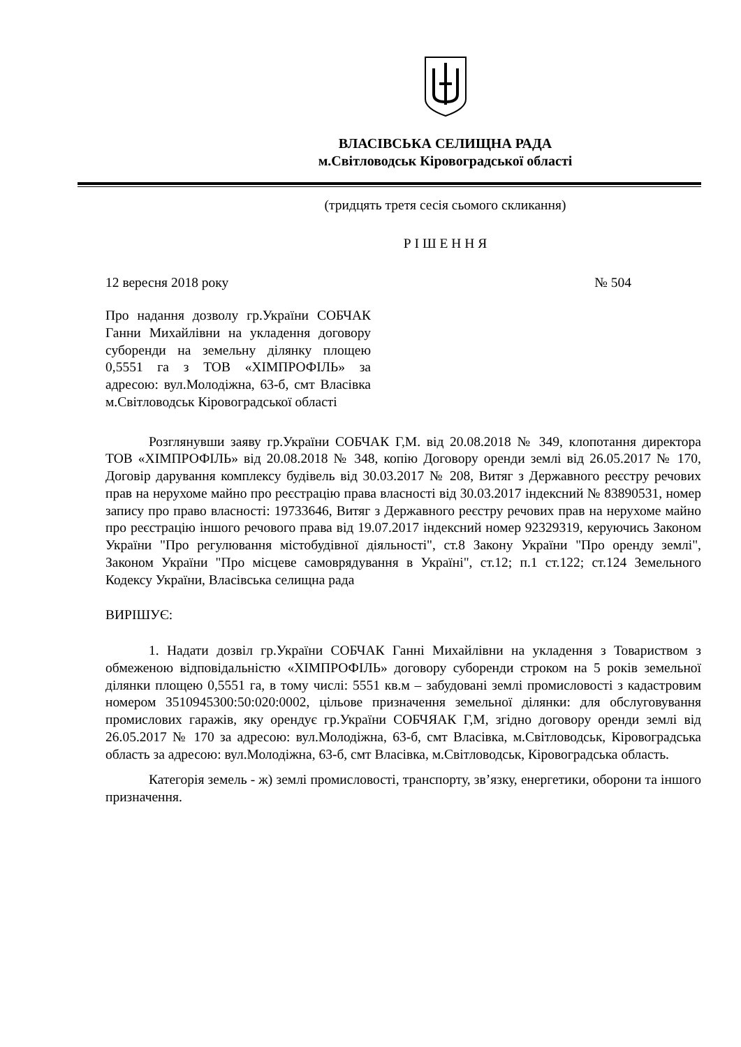ВЛАСІВСЬКА СЕЛИЩНА РАДА
м.Світловодськ Кіровоградської області
(тридцять третя сесія сьомого скликання)
Р І Ш Е Н Н Я
12 вересня 2018 року № 504
Про надання дозволу гр.України СОБЧАК Ганни Михайлівни на укладення договору суборенди на земельну ділянку площею 0,5551 га з ТОВ «ХІМПРОФІЛЬ» за адресою: вул.Молодіжна, 63-б, смт Власівка м.Світловодськ Кіровоградської області
Розглянувши заяву гр.України СОБЧАК Г,М. від 20.08.2018 № 349, клопотання директора ТОВ «ХІМПРОФІЛЬ» від 20.08.2018 № 348, копію Договору оренди землі від 26.05.2017 № 170, Договір дарування комплексу будівель від 30.03.2017 № 208, Витяг з Державного реєстру речових прав на нерухоме майно про реєстрацію права власності від 30.03.2017 індексний № 83890531, номер запису про право власності: 19733646, Витяг з Державного реєстру речових прав на нерухоме майно про реєстрацію іншого речового права від 19.07.2017 індексний номер 92329319, керуючись Законом України "Про регулювання містобудівної діяльності", ст.8 Закону України "Про оренду землі", Законом України "Про місцеве самоврядування в Україні", ст.12; п.1 ст.122; ст.124 Земельного Кодексу України, Власівська селищна рада
ВИРІШУЄ:
1. Надати дозвіл гр.України СОБЧАК Ганні Михайлівни на укладення з Товариством з обмеженою відповідальністю «ХІМПРОФІЛЬ» договору суборенди строком на 5 років земельної ділянки площею 0,5551 га, в тому числі: 5551 кв.м – забудовані землі промисловості з кадастровим номером 3510945300:50:020:0002, цільове призначення земельної ділянки: для обслуговування промислових гаражів, яку орендує гр.України СОБЧЯАК Г,М, згідно договору оренди землі від 26.05.2017 № 170 за адресою: вул.Молодіжна, 63-б, смт Власівка, м.Світловодськ, Кіровоградська область за адресою: вул.Молодіжна, 63-б, смт Власівка, м.Світловодськ, Кіровоградська область.
Категорія земель - ж) землі промисловості, транспорту, зв’язку, енергетики, оборони та іншого призначення.